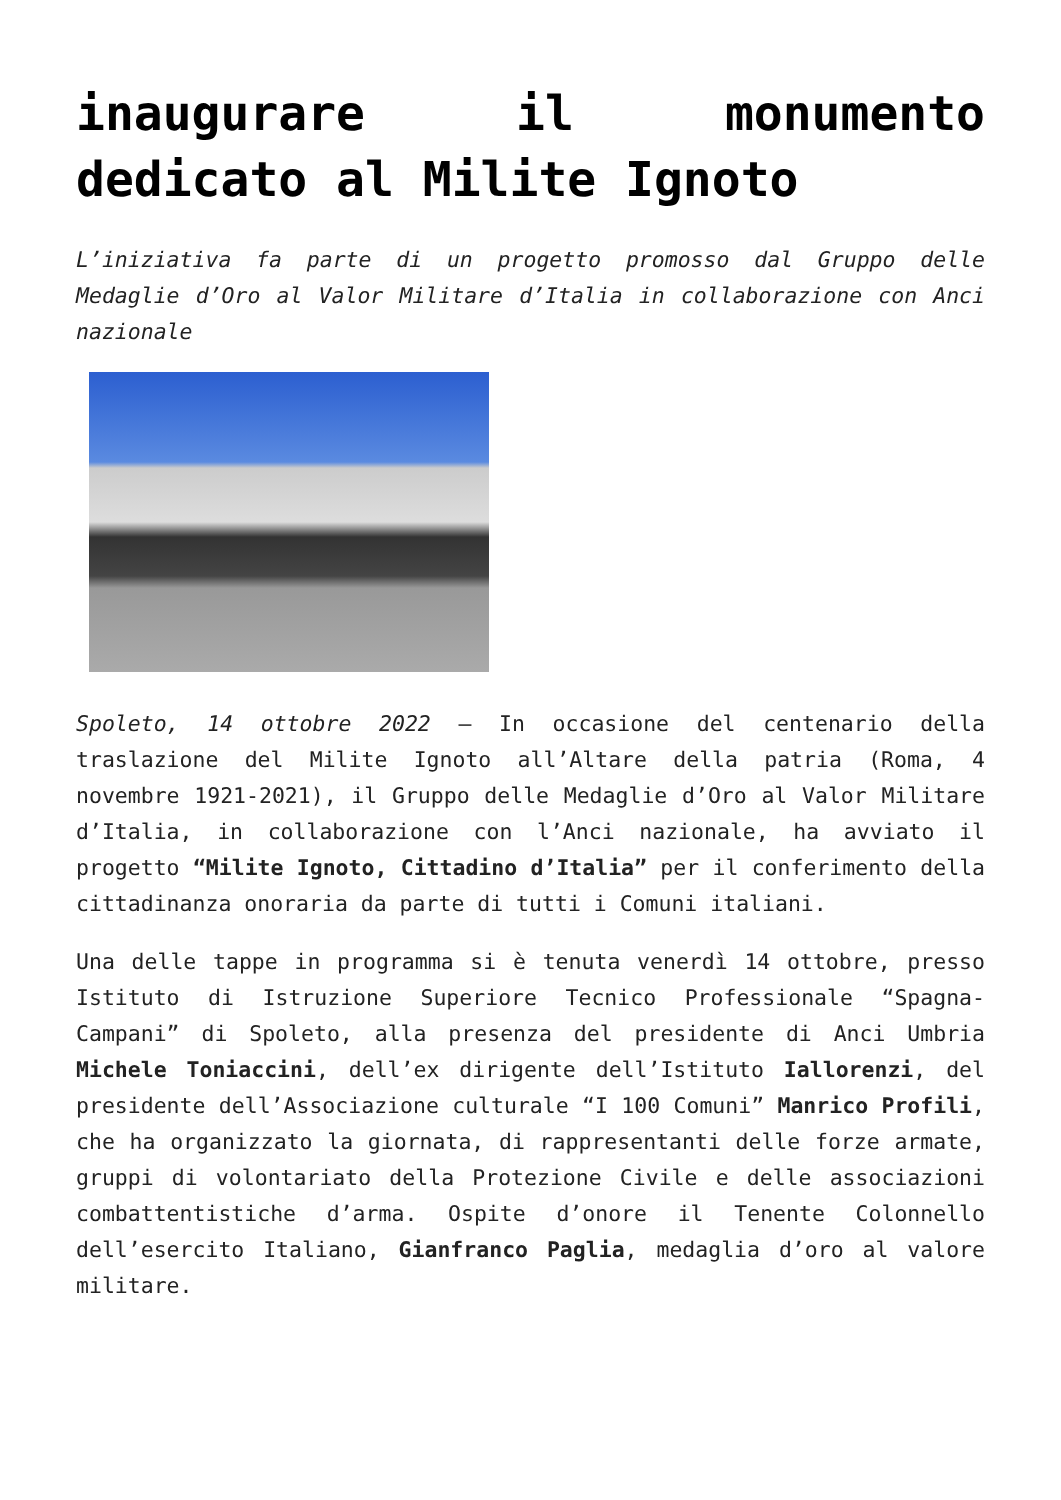inaugurare il monumento dedicato al Milite Ignoto
L’iniziativa fa parte di un progetto promosso dal Gruppo delle Medaglie d’Oro al Valor Militare d’Italia in collaborazione con Anci nazionale
Spoleto, 14 ottobre 2022 – In occasione del centenario della traslazione del Milite Ignoto all’Altare della patria (Roma, 4 novembre 1921-2021), il Gruppo delle Medaglie d’Oro al Valor Militare d’Italia, in collaborazione con l’Anci nazionale, ha avviato il progetto “Milite Ignoto, Cittadino d’Italia” per il conferimento della cittadinanza onoraria da parte di tutti i Comuni italiani.
Una delle tappe in programma si è tenuta venerdì 14 ottobre, presso Istituto di Istruzione Superiore Tecnico Professionale “Spagna-Campani” di Spoleto, alla presenza del presidente di Anci Umbria Michele Toniaccini, dell’ex dirigente dell’Istituto Iallorenzi, del presidente dell’Associazione culturale “I 100 Comuni” Manrico Profili, che ha organizzato la giornata, di rappresentanti delle forze armate, gruppi di volontariato della Protezione Civile e delle associazioni combattentistiche d’arma. Ospite d’onore il Tenente Colonnello dell’esercito Italiano, Gianfranco Paglia, medaglia d’oro al valore militare.